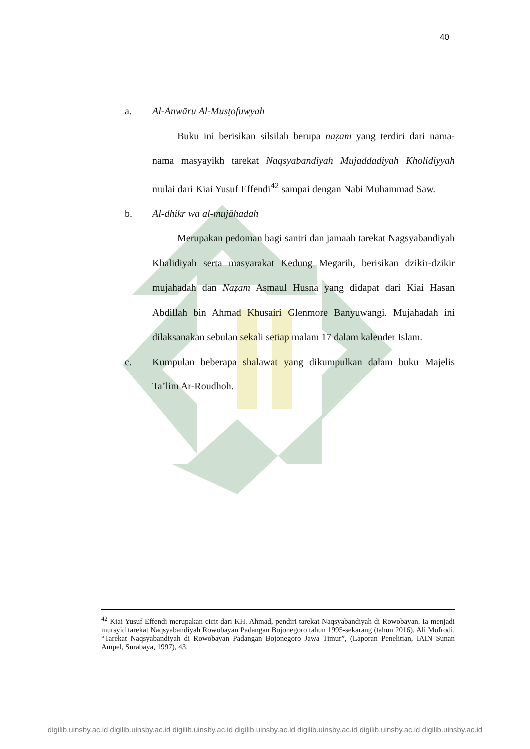40
a. Al-Anwāru Al-Musṭofuwyah
Buku ini berisikan silsilah berupa naẓam yang terdiri dari nama-nama masyayikh tarekat Naqsyabandiyah Mujaddadiyah Kholidiyyah mulai dari Kiai Yusuf Effendi<sup>42</sup> sampai dengan Nabi Muhammad Saw.
b. Al-dhikr wa al-mujāhadah
Merupakan pedoman bagi santri dan jamaah tarekat Nagsyabandiyah Khalidiyah serta masyarakat Kedung Megarih, berisikan dzikir-dzikir mujahadah dan Naẓam Asmaul Husna yang didapat dari Kiai Hasan Abdillah bin Ahmad Khusairi Glenmore Banyuwangi. Mujahadah ini dilaksanakan sebulan sekali setiap malam 17 dalam kalender Islam.
c. Kumpulan beberapa shalawat yang dikumpulkan dalam buku Majelis Ta’lim Ar-Roudhoh.
<sup>42</sup> Kiai Yusuf Effendi merupakan cicit dari KH. Ahmad, pendiri tarekat Naqsyabandiyah di Rowobayan. Ia menjadi mursyid tarekat Naqsyabandiyah Rowobayan Padangan Bojonegoro tahun 1995-sekarang (tahun 2016). Ali Mufrodi, “Tarekat Naqsyabandiyah di Rowobayan Padangan Bojonegoro Jawa Timur”, (Laporan Penelitian, IAIN Sunan Ampel, Surabaya, 1997), 43.
digilib.uinsby.ac.id digilib.uinsby.ac.id digilib.uinsby.ac.id digilib.uinsby.ac.id digilib.uinsby.ac.id digilib.uinsby.ac.id digilib.uinsby.ac.id